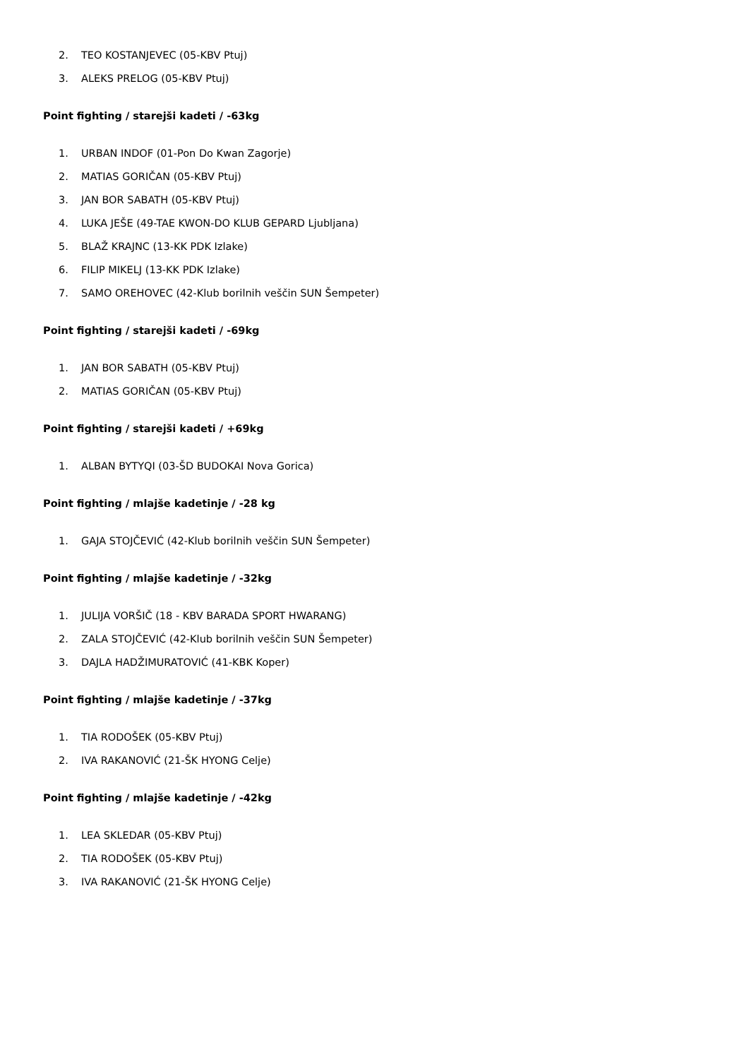2. TEO KOSTANJEVEC (05-KBV Ptuj)
3. ALEKS PRELOG (05-KBV Ptuj)
Point fighting / starejši kadeti / -63kg
1. URBAN INDOF (01-Pon Do Kwan Zagorje)
2. MATIAS GORIČAN (05-KBV Ptuj)
3. JAN BOR SABATH (05-KBV Ptuj)
4. LUKA JEŠE (49-TAE KWON-DO KLUB GEPARD Ljubljana)
5. BLAŽ KRAJNC (13-KK PDK Izlake)
6. FILIP MIKELJ (13-KK PDK Izlake)
7. SAMO OREHOVEC (42-Klub borilnih veščin SUN Šempeter)
Point fighting / starejši kadeti / -69kg
1. JAN BOR SABATH (05-KBV Ptuj)
2. MATIAS GORIČAN (05-KBV Ptuj)
Point fighting / starejši kadeti / +69kg
1. ALBAN BYTYQI (03-ŠD BUDOKAI Nova Gorica)
Point fighting / mlajše kadetinje / -28 kg
1. GAJA STOJČEVIĆ (42-Klub borilnih veščin SUN Šempeter)
Point fighting / mlajše kadetinje / -32kg
1. JULIJA VORŠIČ (18 - KBV BARADA SPORT HWARANG)
2. ZALA STOJČEVIĆ (42-Klub borilnih veščin SUN Šempeter)
3. DAJLA HADŽIMURATOVIĆ (41-KBK Koper)
Point fighting / mlajše kadetinje / -37kg
1. TIA RODOŠEK (05-KBV Ptuj)
2. IVA RAKANOVIĆ (21-ŠK HYONG Celje)
Point fighting / mlajše kadetinje / -42kg
1. LEA SKLEDAR (05-KBV Ptuj)
2. TIA RODOŠEK (05-KBV Ptuj)
3. IVA RAKANOVIĆ (21-ŠK HYONG Celje)